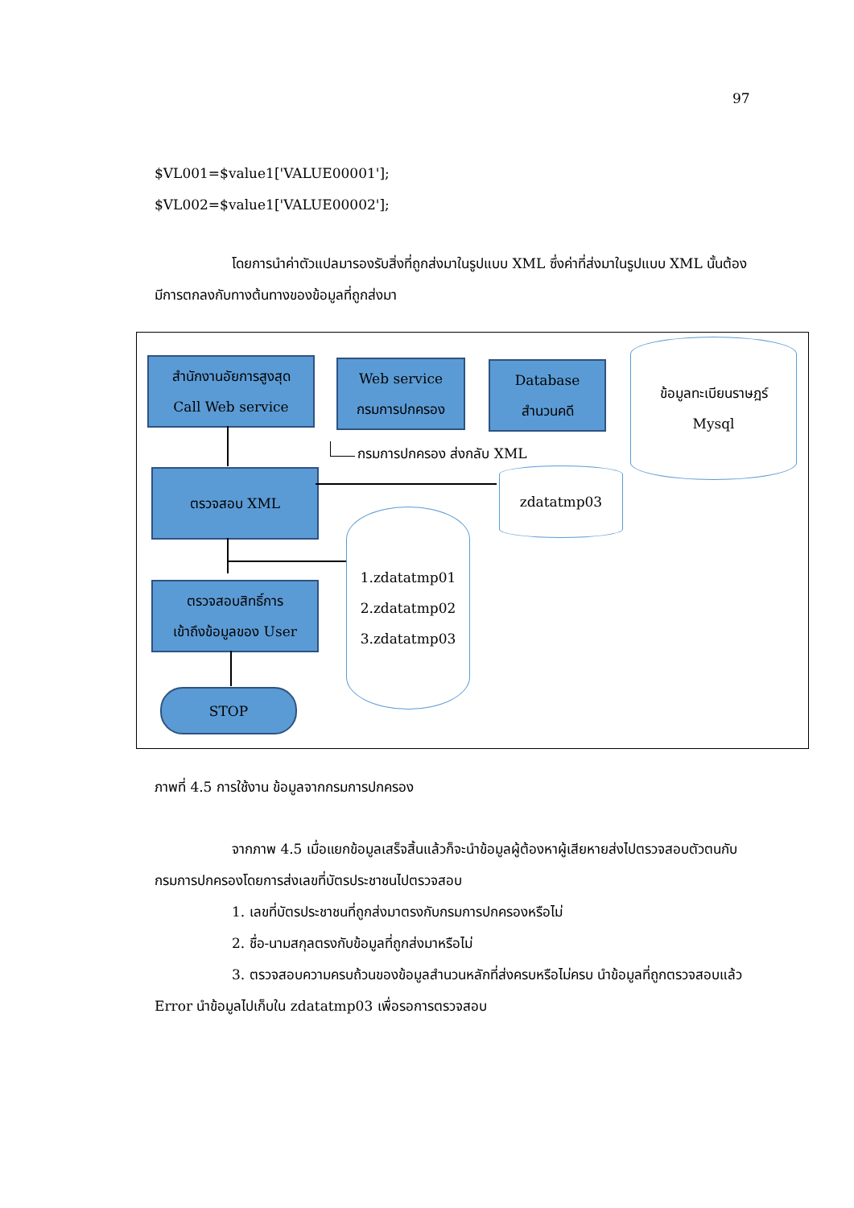97
$VL001=$value1['VALUE00001'];
$VL002=$value1['VALUE00002'];
โดยการนำค่าตัวแปลมารองรับสิ่งที่ถูกส่งมาในรูปแบบ XML ซึ่งค่าที่ส่งมาในรูปแบบ XML นั้นต้องมีการตกลงกับทางต้นทางของข้อมูลที่ถูกส่งมา
สำนักงานอัยการสูงสุด
Call Web service
Web service
กรมการปกครอง
Database
สำนวนคดี
ข้อมูลทะเบียนราษฎร์
Mysql
กรมการปกครอง ส่งกลับ XML
ตรวจสอบ XML zdatatmp03
1.zdatatmp01
2.zdatatmp02
3.zdatatmp03
ตรวจสอบสิทธิ์การ
เข้าถึงข้อมูลของ User
STOP
ภาพที่ 4.5 การใช้งาน ข้อมูลจากกรมการปกครอง
จากภาพ 4.5 เมื่อแยกข้อมูลเสร็จสิ้นแล้วก็จะนำข้อมูลผู้ต้องหาผู้เสียหายส่งไปตรวจสอบตัวตนกับกรมการปกครองโดยการส่งเลขที่บัตรประชาชนไปตรวจสอบ
1. เลขที่บัตรประชาชนที่ถูกส่งมาตรงกับกรมการปกครองหรือไม่
2. ชื่อ-นามสกุลตรงกับข้อมูลที่ถูกส่งมาหรือไม่
3. ตรวจสอบความครบถ้วนของข้อมูลสำนวนหลักที่ส่งครบหรือไม่ครบ นำข้อมูลที่ถูกตรวจสอบแล้ว Error นำข้อมูลไปเก็บใน zdatatmp03 เพื่อรอการตรวจสอบ